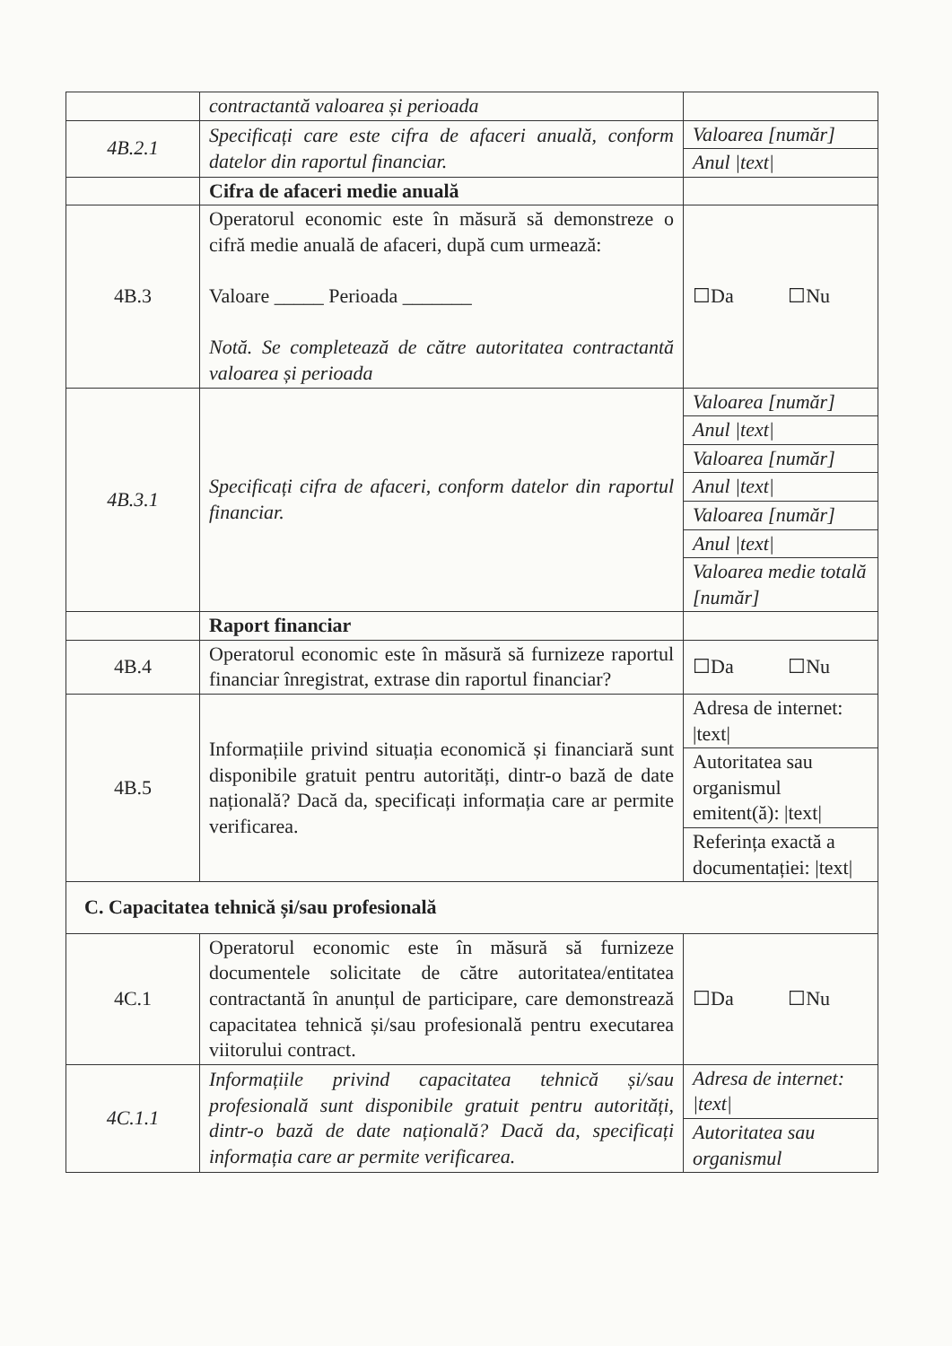| | contractantă valoarea și perioada | |
| 4B.2.1 | Specificați care este cifra de afaceri anuală, conform datelor din raportul financiar. | Valoarea [număr] |
| | | Anul /text/ |
| | Cifra de afaceri medie anuală | |
| 4B.3 | Operatorul economic este în măsură să demonstreze o cifră medie anuală de afaceri, după cum urmează: Valoare _____ Perioada _______ Notă. Se completează de către autoritatea contractantă valoarea și perioada | ☐Da ☐Nu |
| 4B.3.1 | Specificați cifra de afaceri, conform datelor din raportul financiar. | Valoarea [număr] |
| | | Anul /text/ |
| | | Valoarea [număr] |
| | | Anul /text/ |
| | | Valoarea [număr] |
| | | Anul /text/ |
| | | Valoarea medie totală [număr] |
| | Raport financiar | |
| 4B.4 | Operatorul economic este în măsură să furnizeze raportul financiar înregistrat, extrase din raportul financiar? | ☐Da ☐Nu |
| 4B.5 | Informațiile privind situația economică și financiară sunt disponibile gratuit pentru autorități, dintr-o bază de date națională? Dacă da, specificați informația care ar permite verificarea. | Adresa de internet: /text/ |
| | | Autoritatea sau organismul emitent(ă): /text/ |
| | | Referința exactă a documentației: /text/ |
| C. Capacitatea tehnică și/sau profesională | | |
| 4C.1 | Operatorul economic este în măsură să furnizeze documentele solicitate de către autoritatea/entitatea contractantă în anunțul de participare, care demonstrează capacitatea tehnică și/sau profesională pentru executarea viitorului contract. | ☐Da ☐Nu |
| 4C.1.1 | Informațiile privind capacitatea tehnică și/sau profesională sunt disponibile gratuit pentru autorități, dintr-o bază de date națională? Dacă da, specificați informația care ar permite verificarea. | Adresa de internet: /text/ |
| | | Autoritatea sau organismul |